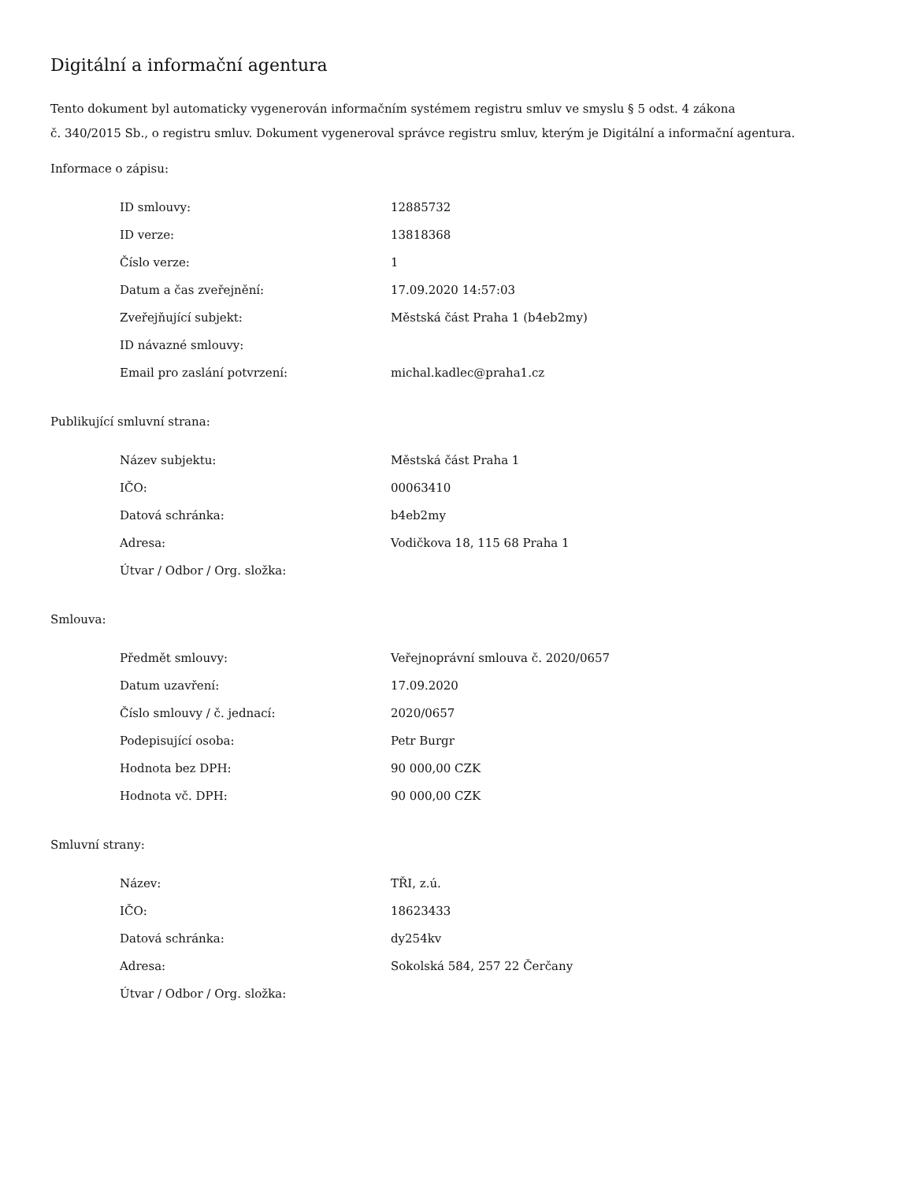Digitální a informační agentura
Tento dokument byl automaticky vygenerován informačním systémem registru smluv ve smyslu § 5 odst. 4 zákona
č. 340/2015 Sb., o registru smluv. Dokument vygeneroval správce registru smluv, kterým je Digitální a informační agentura.
Informace o zápisu:
| ID smlouvy: | 12885732 |
| ID verze: | 13818368 |
| Číslo verze: | 1 |
| Datum a čas zveřejnění: | 17.09.2020 14:57:03 |
| Zveřejňující subjekt: | Městská část Praha 1 (b4eb2my) |
| ID návazné smlouvy: | |
| Email pro zaslání potvrzení: | michal.kadlec@praha1.cz |
Publikující smluvní strana:
| Název subjektu: | Městská část Praha 1 |
| IČO: | 00063410 |
| Datová schránka: | b4eb2my |
| Adresa: | Vodičkova 18, 115 68 Praha 1 |
| Útvar / Odbor / Org. složka: | |
Smlouva:
| Předmět smlouvy: | Veřejnoprávní smlouva č. 2020/0657 |
| Datum uzavření: | 17.09.2020 |
| Číslo smlouvy / č. jednací: | 2020/0657 |
| Podepisující osoba: | Petr Burgr |
| Hodnota bez DPH: | 90 000,00 CZK |
| Hodnota vč. DPH: | 90 000,00 CZK |
Smluvní strany:
| Název: | TŘI, z.ú. |
| IČO: | 18623433 |
| Datová schránka: | dy254kv |
| Adresa: | Sokolská 584, 257 22 Čerčany |
| Útvar / Odbor / Org. složka: | |